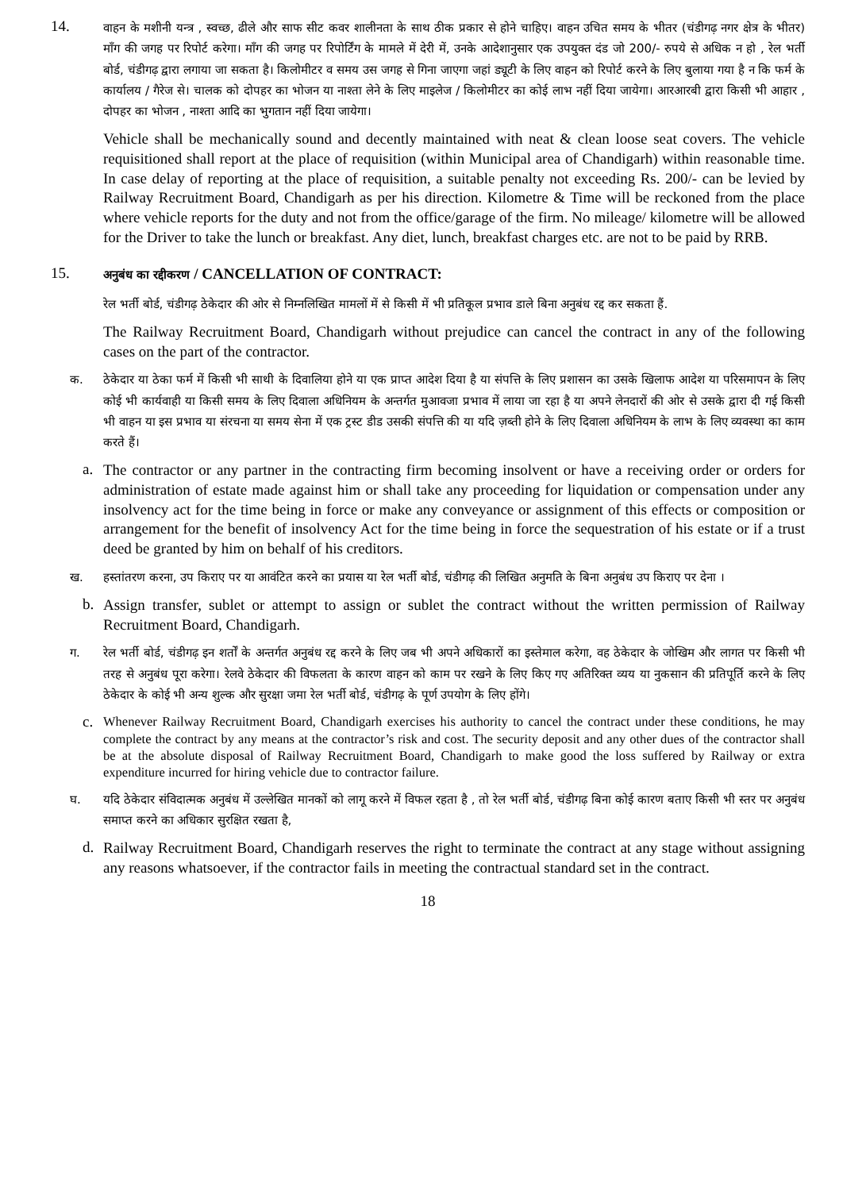14.
वाहन के मशीनी यन्त्र , स्वच्छ, ढीले और साफ सीट कवर शालीनता के साथ ठीक प्रकार से होने चाहिए। वाहन उचित समय के भीतर (चंडीगढ़ नगर क्षेत्र के भीतर) माँग की जगह पर रिपोर्ट करेगा। माँग की जगह पर रिपोर्टिंग के मामले में देरी में, उनके आदेशानुसार एक उपयुक्त दंड जो 200/- रुपये से अधिक न हो , रेल भर्ती बोर्ड, चंडीगढ़ द्वारा लगाया जा सकता है। किलोमीटर व समय उस जगह से गिना जाएगा जहां ड्यूटी के लिए वाहन को रिपोर्ट करने के लिए बुलाया गया है न कि फर्म के कार्यालय / गैरेज से। चालक को दोपहर का भोजन या नाश्ता लेने के लिए माइलेज / किलोमीटर का कोई लाभ नहीं दिया जायेगा। आरआरबी द्वारा किसी भी आहार , दोपहर का भोजन , नाश्ता आदि का भुगतान नहीं दिया जायेगा।
Vehicle shall be mechanically sound and decently maintained with neat & clean loose seat covers. The vehicle requisitioned shall report at the place of requisition (within Municipal area of Chandigarh) within reasonable time. In case delay of reporting at the place of requisition, a suitable penalty not exceeding Rs. 200/- can be levied by Railway Recruitment Board, Chandigarh as per his direction. Kilometre & Time will be reckoned from the place where vehicle reports for the duty and not from the office/garage of the firm. No mileage/ kilometre will be allowed for the Driver to take the lunch or breakfast. Any diet, lunch, breakfast charges etc. are not to be paid by RRB.
15.
अनुबंध का रद्दीकरण / CANCELLATION OF CONTRACT:
रेल भर्ती बोर्ड, चंडीगढ़ ठेकेदार की ओर से निम्नलिखित मामलों में से किसी में भी प्रतिकूल प्रभाव डाले बिना अनुबंध रद्द कर सकता हैं.
The Railway Recruitment Board, Chandigarh without prejudice can cancel the contract in any of the following cases on the part of the contractor.
क. ठेकेदार या ठेका फर्म में किसी भी साथी के दिवालिया होने या एक प्राप्त आदेश दिया है या संपत्ति के लिए प्रशासन का उसके खिलाफ आदेश या परिसमापन के लिए कोई भी कार्यवाही या किसी समय के लिए दिवाला अधिनियम के अन्तर्गत मुआवजा प्रभाव में लाया जा रहा है या अपने लेनदारों की ओर से उसके द्वारा दी गई किसी भी वाहन या इस प्रभाव या संरचना या समय सेना में एक ट्रस्ट डीड उसकी संपत्ति की या यदि ज़ब्ती होने के लिए दिवाला अधिनियम के लाभ के लिए व्यवस्था का काम करते हैं।
a.
The contractor or any partner in the contracting firm becoming insolvent or have a receiving order or orders for administration of estate made against him or shall take any proceeding for liquidation or compensation under any insolvency act for the time being in force or make any conveyance or assignment of this effects or composition or arrangement for the benefit of insolvency Act for the time being in force the sequestration of his estate or if a trust deed be granted by him on behalf of his creditors.
ख. हस्तांतरण करना, उप किराए पर या आवंटित करने का प्रयास या रेल भर्ती बोर्ड, चंडीगढ़ की लिखित अनुमति के बिना अनुबंध उप किराए पर देना ।
b.
Assign transfer, sublet or attempt to assign or sublet the contract without the written permission of Railway Recruitment Board, Chandigarh.
ग. रेल भर्ती बोर्ड, चंडीगढ़ इन शर्तों के अन्तर्गत अनुबंध रद्द करने के लिए जब भी अपने अधिकारों का इस्तेमाल करेगा, वह ठेकेदार के जोखिम और लागत पर किसी भी तरह से अनुबंध पूरा करेगा। रेलवे ठेकेदार की विफलता के कारण वाहन को काम पर रखने के लिए किए गए अतिरिक्त व्यय या नुकसान की प्रतिपूर्ति करने के लिए ठेकेदार के कोई भी अन्य शुल्क और सुरक्षा जमा रेल भर्ती बोर्ड, चंडीगढ़ के पूर्ण उपयोग के लिए होंगे।
c.
Whenever Railway Recruitment Board, Chandigarh exercises his authority to cancel the contract under these conditions, he may complete the contract by any means at the contractor’s risk and cost. The security deposit and any other dues of the contractor shall be at the absolute disposal of Railway Recruitment Board, Chandigarh to make good the loss suffered by Railway or extra expenditure incurred for hiring vehicle due to contractor failure.
घ. यदि ठेकेदार संविदात्मक अनुबंध में उल्लेखित मानकों को लागू करने में विफल रहता है , तो रेल भर्ती बोर्ड, चंडीगढ़ बिना कोई कारण बताए किसी भी स्तर पर अनुबंध समाप्त करने का अधिकार सुरक्षित रखता है,
d.
Railway Recruitment Board, Chandigarh reserves the right to terminate the contract at any stage without assigning any reasons whatsoever, if the contractor fails in meeting the contractual standard set in the contract.
18